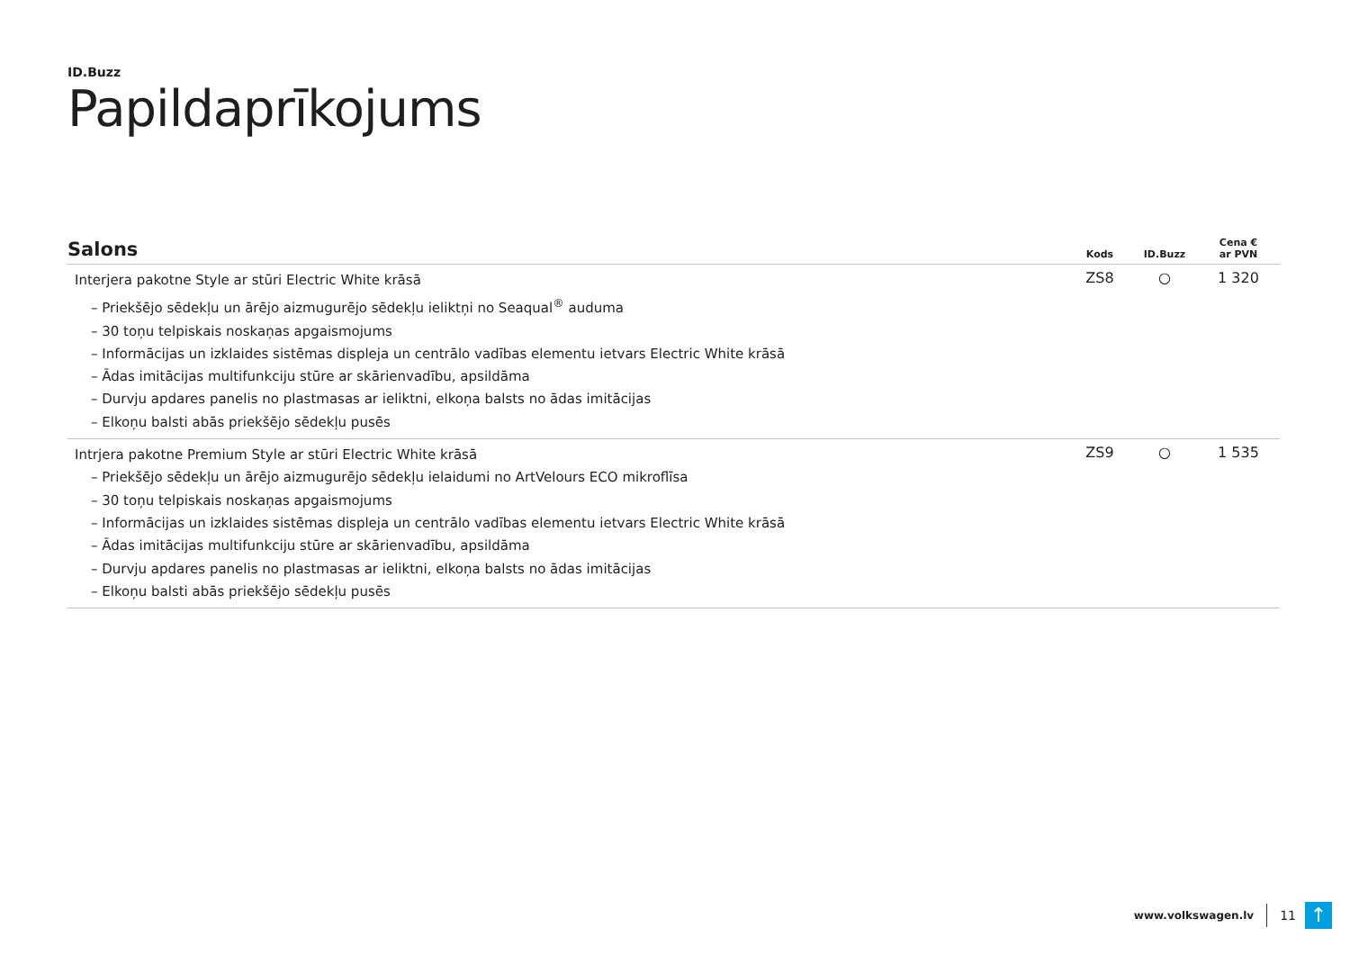ID.Buzz
Papildaprīkojums
| Salons | Kods | ID.Buzz | Cena € ar PVN |
| --- | --- | --- | --- |
| Interjera pakotne Style ar stūri Electric White krāsā – Priekšējo sēdekļu un ārējo aizmugurējo sēdekļu ieliktņi no Seaqual<sup>®</sup> auduma – 30 toņu telpiskais noskaņas apgaismojums – Informācijas un izklaides sistēmas displeja un centrālo vadības elementu ietvars Electric White krāsā – Ādas imitācijas multifunkciju stūre ar skārienvadību, apsildāma – Durvju apdares panelis no plastmasas ar ieliktni, elkoņa balsts no ādas imitācijas – Elkoņu balsti abās priekšējo sēdekļu pusēs | ZS8 | ○ | 1 320 |
| Intrjera pakotne Premium Style ar stūri Electric White krāsā – Priekšējo sēdekļu un ārējo aizmugurējo sēdekļu ielaidumi no ArtVelours ECO mikroflīsa – 30 toņu telpiskais noskaņas apgaismojums – Informācijas un izklaides sistēmas displeja un centrālo vadības elementu ietvars Electric White krāsā – Ādas imitācijas multifunkciju stūre ar skārienvadību, apsildāma – Durvju apdares panelis no plastmasas ar ieliktni, elkoņa balsts no ādas imitācijas – Elkoņu balsti abās priekšējo sēdekļu pusēs | ZS9 | ○ | 1 535 |
www.volkswagen.lv
11
↑